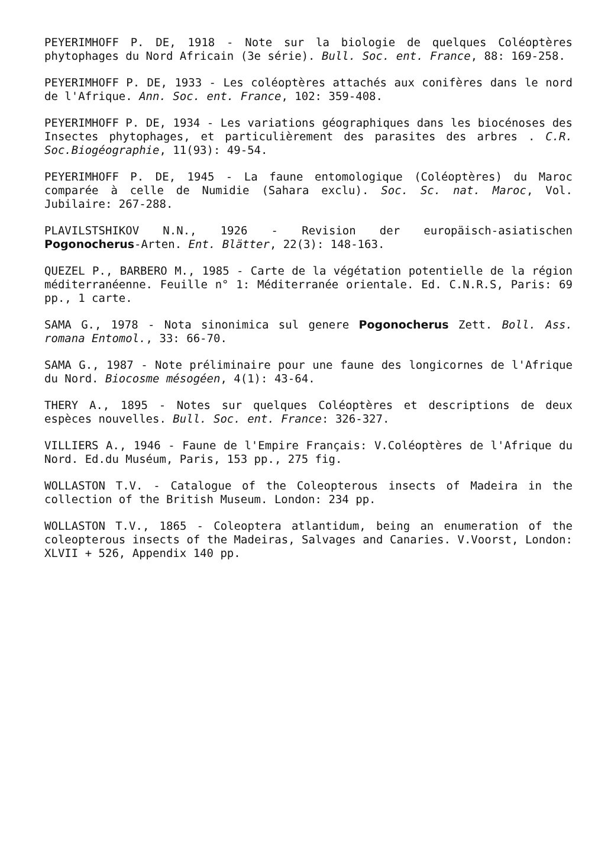PEYERIMHOFF P. DE, 1918 - Note sur la biologie de quelques Coléoptères phytophages du Nord Africain (3e série). Bull. Soc. ent. France, 88: 169-258.
PEYERIMHOFF P. DE, 1933 - Les coléoptères attachés aux conifères dans le nord de l'Afrique. Ann. Soc. ent. France, 102: 359-408.
PEYERIMHOFF P. DE, 1934 - Les variations géographiques dans les biocénoses des Insectes phytophages, et particulièrement des parasites des arbres . C.R. Soc.Biogéographie, 11(93): 49-54.
PEYERIMHOFF P. DE, 1945 - La faune entomologique (Coléoptères) du Maroc comparée à celle de Numidie (Sahara exclu). Soc. Sc. nat. Maroc, Vol. Jubilaire: 267-288.
PLAVILSTSHIKOV N.N., 1926 - Revision der europäisch-asiatischen Pogonocherus-Arten. Ent. Blätter, 22(3): 148-163.
QUEZEL P., BARBERO M., 1985 - Carte de la végétation potentielle de la région méditerranéenne. Feuille n° 1: Méditerranée orientale. Ed. C.N.R.S, Paris: 69 pp., 1 carte.
SAMA G., 1978 - Nota sinonimica sul genere Pogonocherus Zett. Boll. Ass. romana Entomol., 33: 66-70.
SAMA G., 1987 - Note préliminaire pour une faune des longicornes de l'Afrique du Nord. Biocosme mésogéen, 4(1): 43-64.
THERY A., 1895 - Notes sur quelques Coléoptères et descriptions de deux espèces nouvelles. Bull. Soc. ent. France: 326-327.
VILLIERS A., 1946 - Faune de l'Empire Français: V.Coléoptères de l'Afrique du Nord. Ed.du Muséum, Paris, 153 pp., 275 fig.
WOLLASTON T.V. - Catalogue of the Coleopterous insects of Madeira in the collection of the British Museum. London: 234 pp.
WOLLASTON T.V., 1865 - Coleoptera atlantidum, being an enumeration of the coleopterous insects of the Madeiras, Salvages and Canaries. V.Voorst, London: XLVII + 526, Appendix 140 pp.